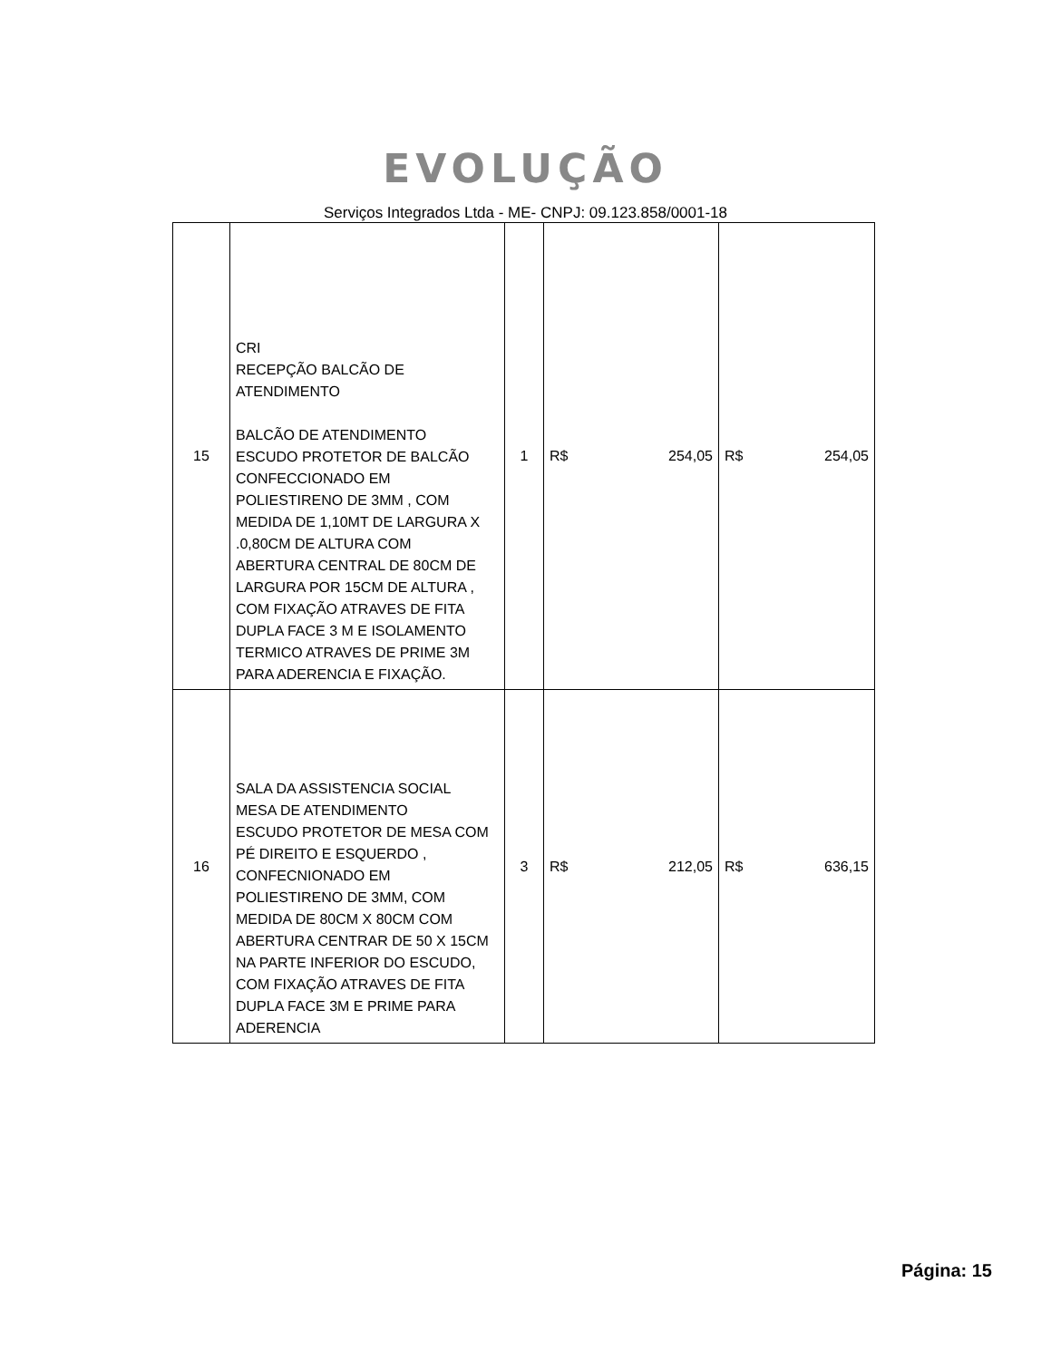EVOLUÇÃO
Serviços Integrados Ltda - ME- CNPJ: 09.123.858/0001-18
| 15 | CRI RECEPÇÃO BALCÃO DE ATENDIMENTO BALCÃO DE ATENDIMENTO ESCUDO PROTETOR DE BALCÃO CONFECCIONADO EM POLIESTIRENO DE 3MM , COM MEDIDA DE 1,10MT DE LARGURA X .0,80CM DE ALTURA COM ABERTURA CENTRAL DE 80CM DE LARGURA POR 15CM DE ALTURA , COM FIXAÇÃO ATRAVES DE FITA DUPLA FACE 3 M E ISOLAMENTO TERMICO ATRAVES DE PRIME 3M PARA ADERENCIA E FIXAÇÃO. | 1 | R$ 254,05 | R$ 254,05 |
| 16 | SALA DA ASSISTENCIA SOCIAL MESA DE ATENDIMENTO ESCUDO PROTETOR DE MESA COM PÉ DIREITO E ESQUERDO , CONFECNIONADO EM POLIESTIRENO DE 3MM, COM MEDIDA DE 80CM X 80CM COM ABERTURA CENTRAR DE 50 X 15CM NA PARTE INFERIOR DO ESCUDO, COM FIXAÇÃO ATRAVES DE FITA DUPLA FACE 3M E PRIME PARA ADERENCIA | 3 | R$ 212,05 | R$ 636,15 |
Página: 15